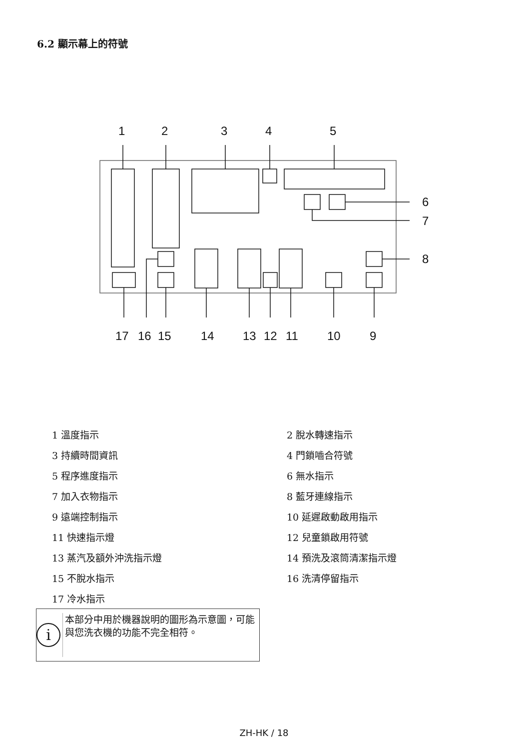6.2 顯示幕上的符號
1
2
3
4
5
6
7
8
17
16
15
14
13
12
11
10
9
1 溫度指示
2 脫水轉速指示
3 持續時間資訊
4 門鎖嚙合符號
5 程序進度指示
6 無水指示
7 加入衣物指示
8 藍牙連線指示
9 遠端控制指示
10 延遲啟動啟用指示
11 快速指示燈
12 兒童鎖啟用符號
13 蒸汽及額外沖洗指示燈
14 預洗及滾筒清潔指示燈
15 不脫水指示
16 洗清停留指示
17 冷水指示
i
本部分中用於機器說明的圖形為示意圖，可能與您洗衣機的功能不完全相符。
ZH-HK / 18